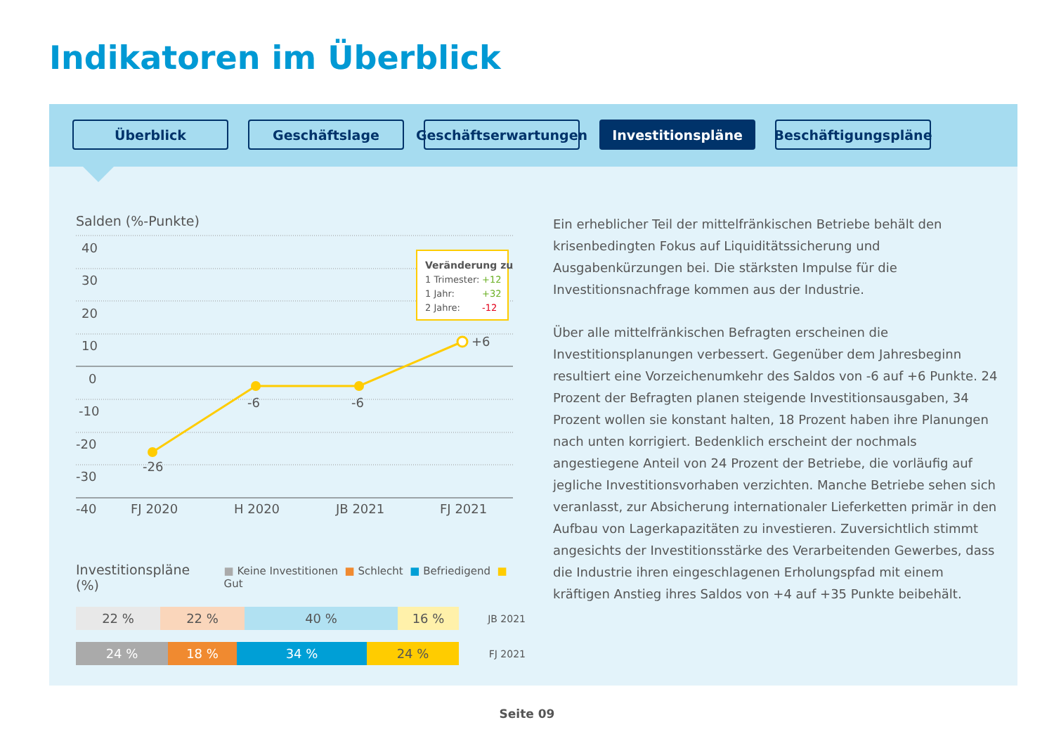Indikatoren im Überblick
Überblick Geschäftslage Geschäftserwartungen
Investitionspläne Beschäftigungspläne
Salden (%-Punkte)
40
30
20
10
0
-10
-20
-30
-40
FJ 2020
H 2020
JB 2021
FJ 2021
-26
-6
-6
+6
Veränderung zu
1 Trimester:
+12
1 Jahr:
+32
2 Jahre:
-12
Investitionspläne (%) ■ Keine Investitionen ■ Schlecht ■ Befriedigend ■ Gut
22 % 22 % 40 % 16 %
JB 2021
24 % 18 % 34 % 24 %
FJ 2021
Ein erheblicher Teil der mittelfränkischen Betriebe behält den krisenbedingten Fokus auf Liquiditätssicherung und Ausgabenkürzungen bei. Die stärksten Impulse für die Investitionsnachfrage kommen aus der Industrie.
Über alle mittelfränkischen Befragten erscheinen die Investitionsplanungen verbessert. Gegenüber dem Jahresbeginn resultiert eine Vorzeichenumkehr des Saldos von -6 auf +6 Punkte. 24 Prozent der Befragten planen steigende Investitionsausgaben, 34 Prozent wollen sie konstant halten, 18 Prozent haben ihre Planungen nach unten korrigiert. Bedenklich erscheint der nochmals angestiegene Anteil von 24 Prozent der Betriebe, die vorläufig auf jegliche Investitionsvorhaben verzichten. Manche Betriebe sehen sich veranlasst, zur Absicherung internationaler Lieferketten primär in den Aufbau von Lagerkapazitäten zu investieren. Zuversichtlich stimmt angesichts der Investitionsstärke des Verarbeitenden Gewerbes, dass die Industrie ihren eingeschlagenen Erholungspfad mit einem kräftigen Anstieg ihres Saldos von +4 auf +35 Punkte beibehält.
Seite 09